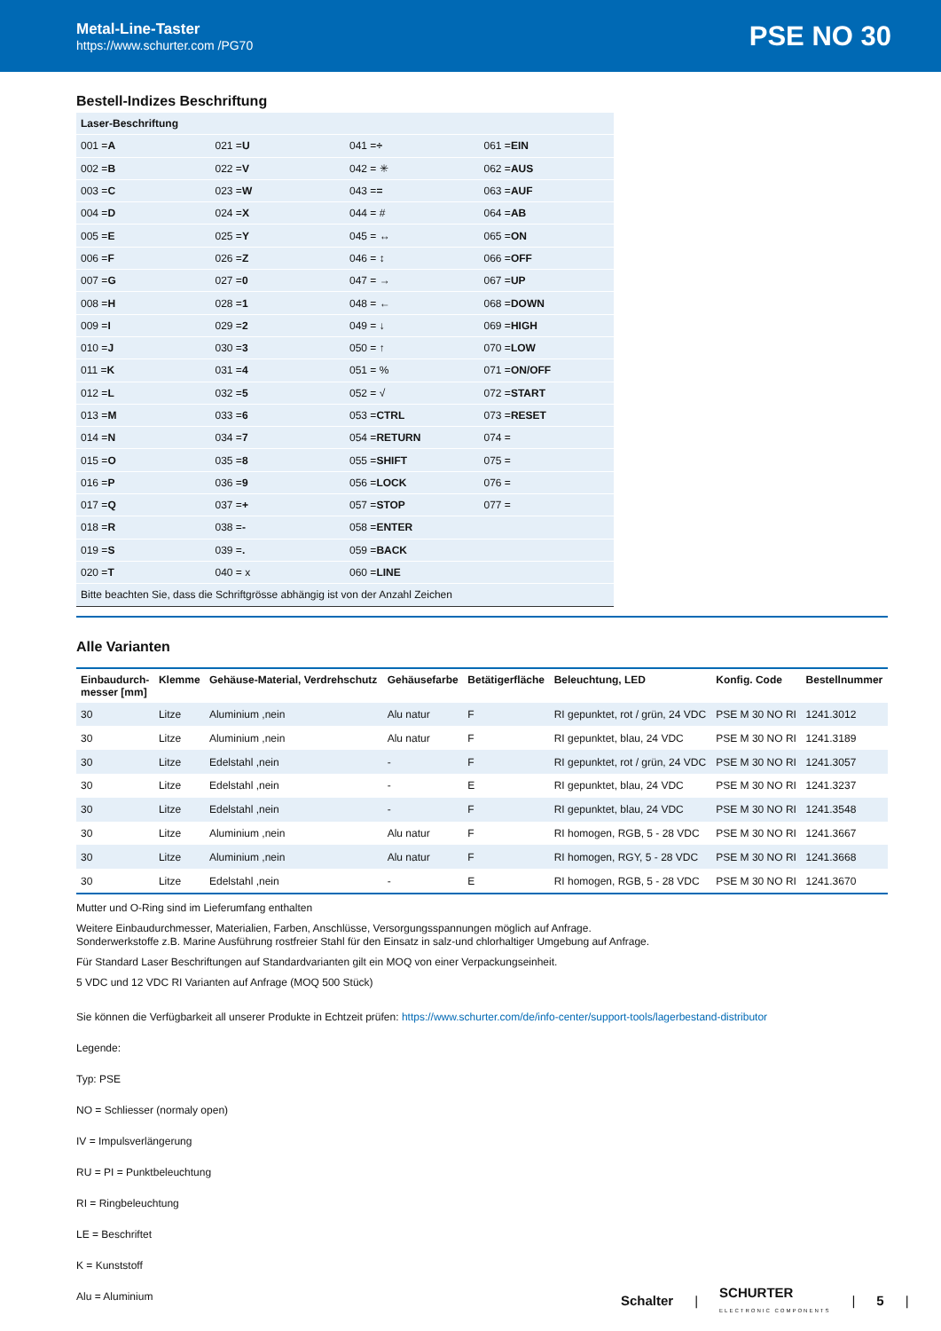Metal-Line-Taster
https://www.schurter.com /PG70
PSE NO 30
Bestell-Indizes Beschriftung
| Laser-Beschriftung | | | |
| 001 = A | 021 = U | 041 = ÷ | 061 = EIN |
| 002 = B | 022 = V | 042 = ✳ | 062 = AUS |
| 003 = C | 023 = W | 043 = = | 063 = AUF |
| 004 = D | 024 = X | 044 = # | 064 = AB |
| 005 = E | 025 = Y | 045 = ↔ | 065 = ON |
| 006 = F | 026 = Z | 046 = ↕ | 066 = OFF |
| 007 = G | 027 = 0 | 047 = → | 067 = UP |
| 008 = H | 028 = 1 | 048 = ← | 068 = DOWN |
| 009 = I | 029 = 2 | 049 = ↓ | 069 = HIGH |
| 010 = J | 030 = 3 | 050 = ↑ | 070 = LOW |
| 011 = K | 031 = 4 | 051 = % | 071 = ON/OFF |
| 012 = L | 032 = 5 | 052 = √ | 072 = START |
| 013 = M | 033 = 6 | 053 = CTRL | 073 = RESET |
| 014 = N | 034 = 7 | 054 = RETURN | 074 = |
| 015 = O | 035 = 8 | 055 = SHIFT | 075 = |
| 016 = P | 036 = 9 | 056 = LOCK | 076 = |
| 017 = Q | 037 = + | 057 = STOP | 077 = |
| 018 = R | 038 = - | 058 = ENTER | |
| 019 = S | 039 = . | 059 = BACK | |
| 020 = T | 040 = x | 060 = LINE | |
| Bitte beachten Sie, dass die Schriftgrösse abhängig ist von der Anzahl Zeichen | | | |
Alle Varianten
| Einbaudurch- messer [mm] | Klemme | Gehäuse-Material, Verdrehschutz | Gehäusefarbe | Betätigerfläche | Beleuchtung, LED | Konfig. Code | Bestellnummer |
| --- | --- | --- | --- | --- | --- | --- | --- |
| 30 | Litze | Aluminium ,nein | Alu natur | F | RI gepunktet, rot / grün, 24 VDC | PSE M 30 NO RI | 1241.3012 |
| 30 | Litze | Aluminium ,nein | Alu natur | F | RI gepunktet, blau, 24 VDC | PSE M 30 NO RI | 1241.3189 |
| 30 | Litze | Edelstahl ,nein | - | F | RI gepunktet, rot / grün, 24 VDC | PSE M 30 NO RI | 1241.3057 |
| 30 | Litze | Edelstahl ,nein | - | E | RI gepunktet, blau, 24 VDC | PSE M 30 NO RI | 1241.3237 |
| 30 | Litze | Edelstahl ,nein | - | F | RI gepunktet, blau, 24 VDC | PSE M 30 NO RI | 1241.3548 |
| 30 | Litze | Aluminium ,nein | Alu natur | F | RI homogen, RGB, 5 - 28 VDC | PSE M 30 NO RI | 1241.3667 |
| 30 | Litze | Aluminium ,nein | Alu natur | F | RI homogen, RGY, 5 - 28 VDC | PSE M 30 NO RI | 1241.3668 |
| 30 | Litze | Edelstahl ,nein | - | E | RI homogen, RGB, 5 - 28 VDC | PSE M 30 NO RI | 1241.3670 |
Mutter und O-Ring sind im Lieferumfang enthalten
Weitere Einbaudurchmesser, Materialien, Farben, Anschlüsse, Versorgungsspannungen möglich auf Anfrage.
Sonderwerkstoffe z.B. Marine Ausführung rostfreier Stahl für den Einsatz in salz-und chlorhaltiger Umgebung auf Anfrage.
Für Standard Laser Beschriftungen auf Standardvarianten gilt ein MOQ von einer Verpackungseinheit.
5 VDC und 12 VDC RI Varianten auf Anfrage (MOQ 500 Stück)
Sie können die Verfügbarkeit all unserer Produkte in Echtzeit prüfen: https://www.schurter.com/de/info-center/support-tools/lagerbestand-distributor
Legende:
Typ: PSE
NO = Schliesser (normaly open)
IV = Impulsverlängerung
RU = PI = Punktbeleuchtung
RI = Ringbeleuchtung
LE = Beschriftet
K = Kunststoff
Alu = Aluminium
Schalter | SCHURTER
ELECTRONIC COMPONENTS | 5 |